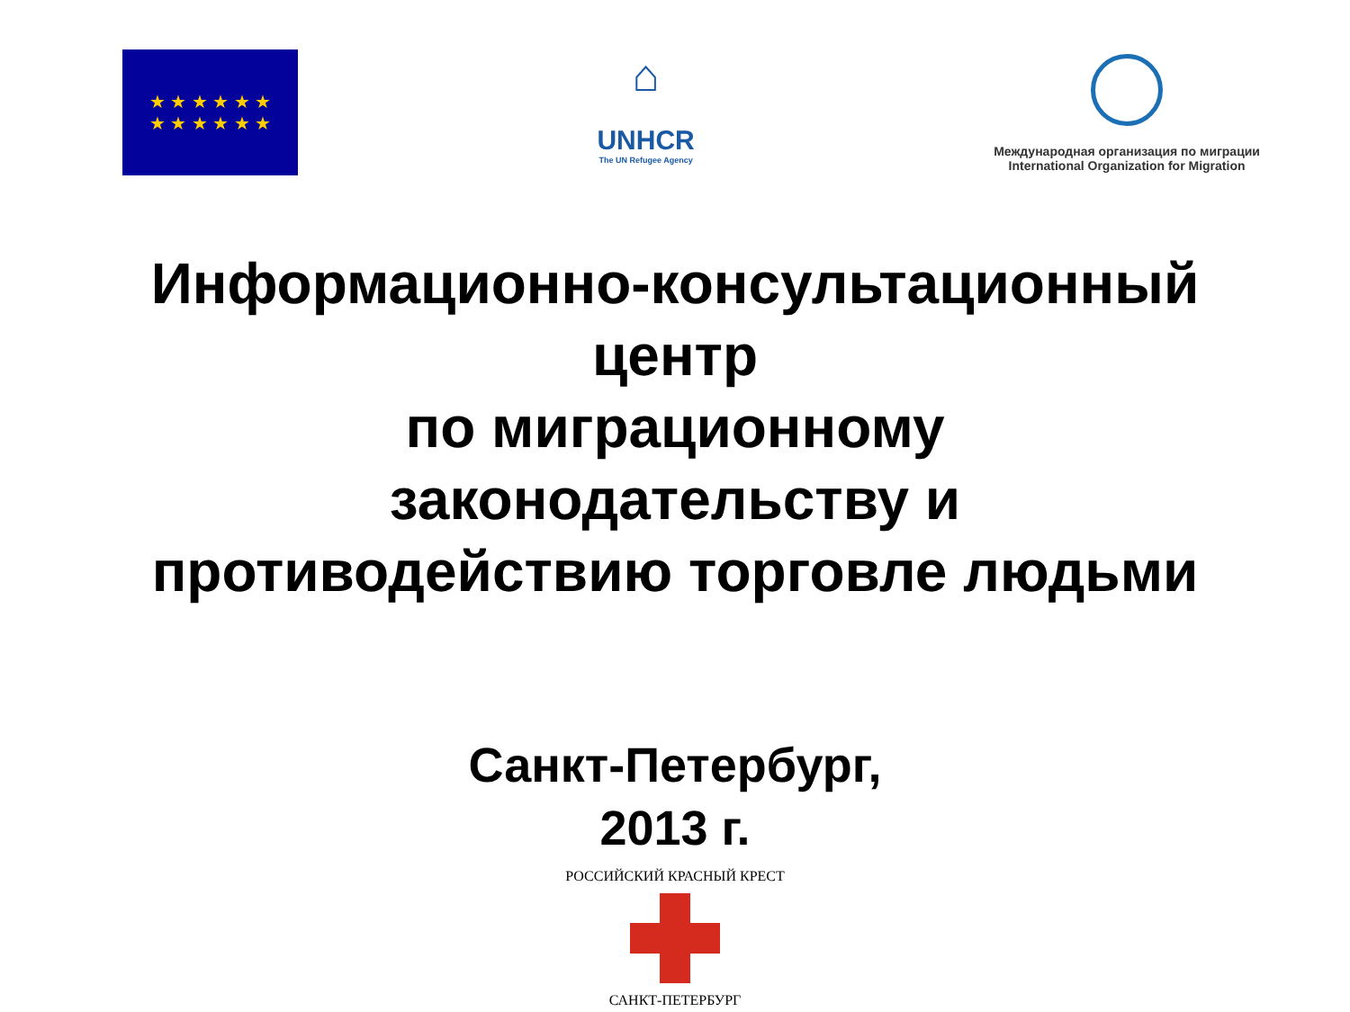★ ★ ★ ★ ★ ★
★ ★ ★ ★ ★ ★
⌂
UNHCR
The UN Refugee Agency
Международная организация по миграции
International Organization for Migration
Информационно-консультационный
центр
по миграционному
законодательству и
противодействию торговле людьми
Санкт-Петербург,
2013 г.
РОССИЙСКИЙ КРАСНЫЙ КРЕСТ
САНКТ-ПЕТЕРБУРГ